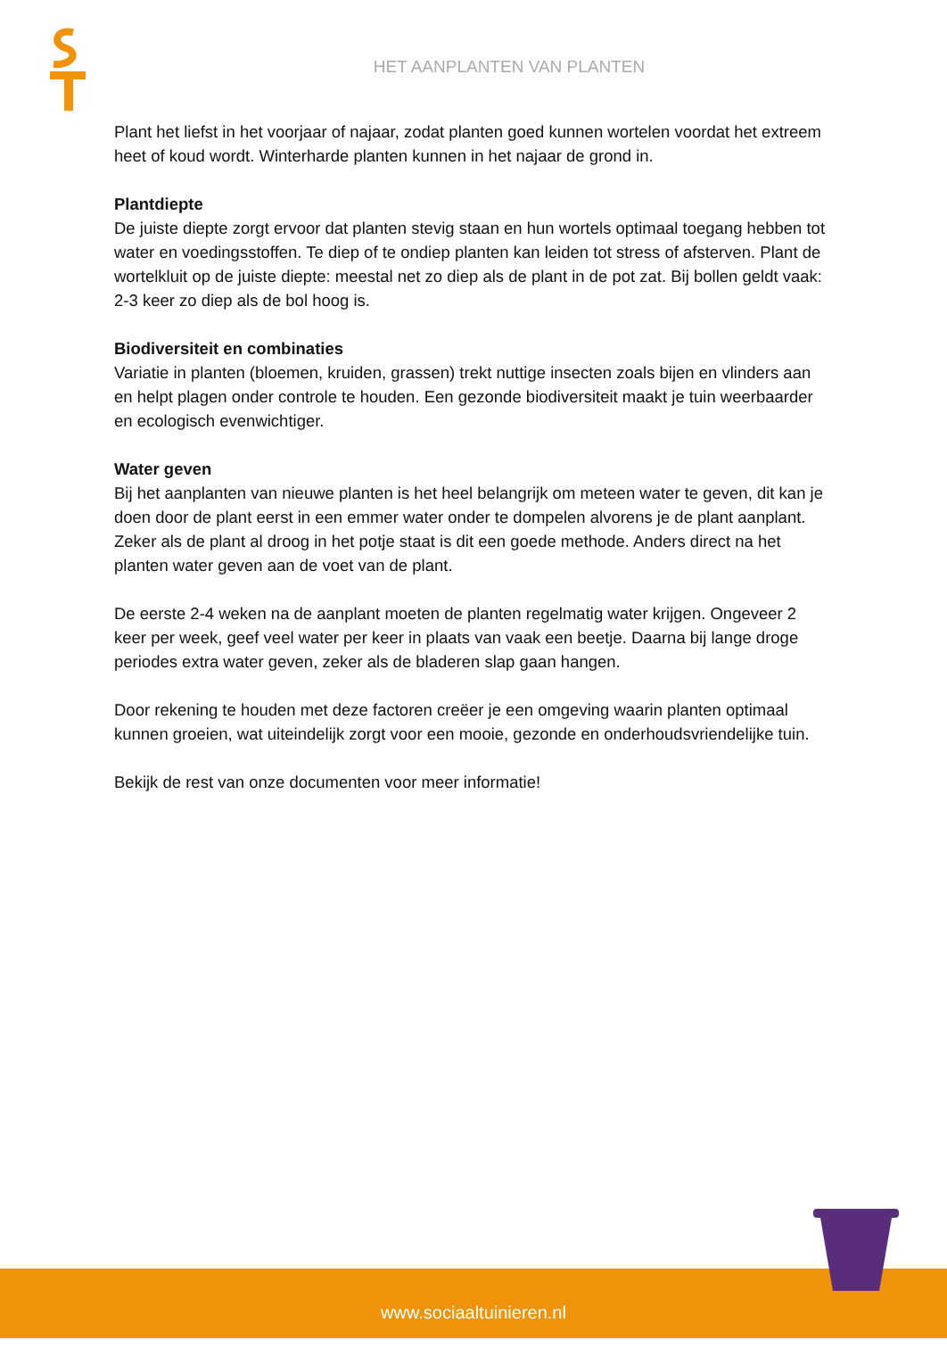HET AANPLANTEN VAN PLANTEN
Plant het liefst in het voorjaar of najaar, zodat planten goed kunnen wortelen voordat het extreem heet of koud wordt. Winterharde planten kunnen in het najaar de grond in.
Plantdiepte
De juiste diepte zorgt ervoor dat planten stevig staan en hun wortels optimaal toegang hebben tot water en voedingsstoffen. Te diep of te ondiep planten kan leiden tot stress of afsterven. Plant de wortelkluit op de juiste diepte: meestal net zo diep als de plant in de pot zat. Bij bollen geldt vaak: 2-3 keer zo diep als de bol hoog is.
Biodiversiteit en combinaties
Variatie in planten (bloemen, kruiden, grassen) trekt nuttige insecten zoals bijen en vlinders aan en helpt plagen onder controle te houden. Een gezonde biodiversiteit maakt je tuin weerbaarder en ecologisch evenwichtiger.
Water geven
Bij het aanplanten van nieuwe planten is het heel belangrijk om meteen water te geven, dit kan je doen door de plant eerst in een emmer water onder te dompelen alvorens je de plant aanplant. Zeker als de plant al droog in het potje staat is dit een goede methode. Anders direct na het planten water geven aan de voet van de plant.
De eerste 2-4 weken na de aanplant moeten de planten regelmatig water krijgen. Ongeveer 2 keer per week, geef veel water per keer in plaats van vaak een beetje. Daarna bij lange droge periodes extra water geven, zeker als de bladeren slap gaan hangen.
Door rekening te houden met deze factoren creëer je een omgeving waarin planten optimaal kunnen groeien, wat uiteindelijk zorgt voor een mooie, gezonde en onderhoudsvriendelijke tuin.
Bekijk de rest van onze documenten voor meer informatie!
www.sociaaltuinieren.nl